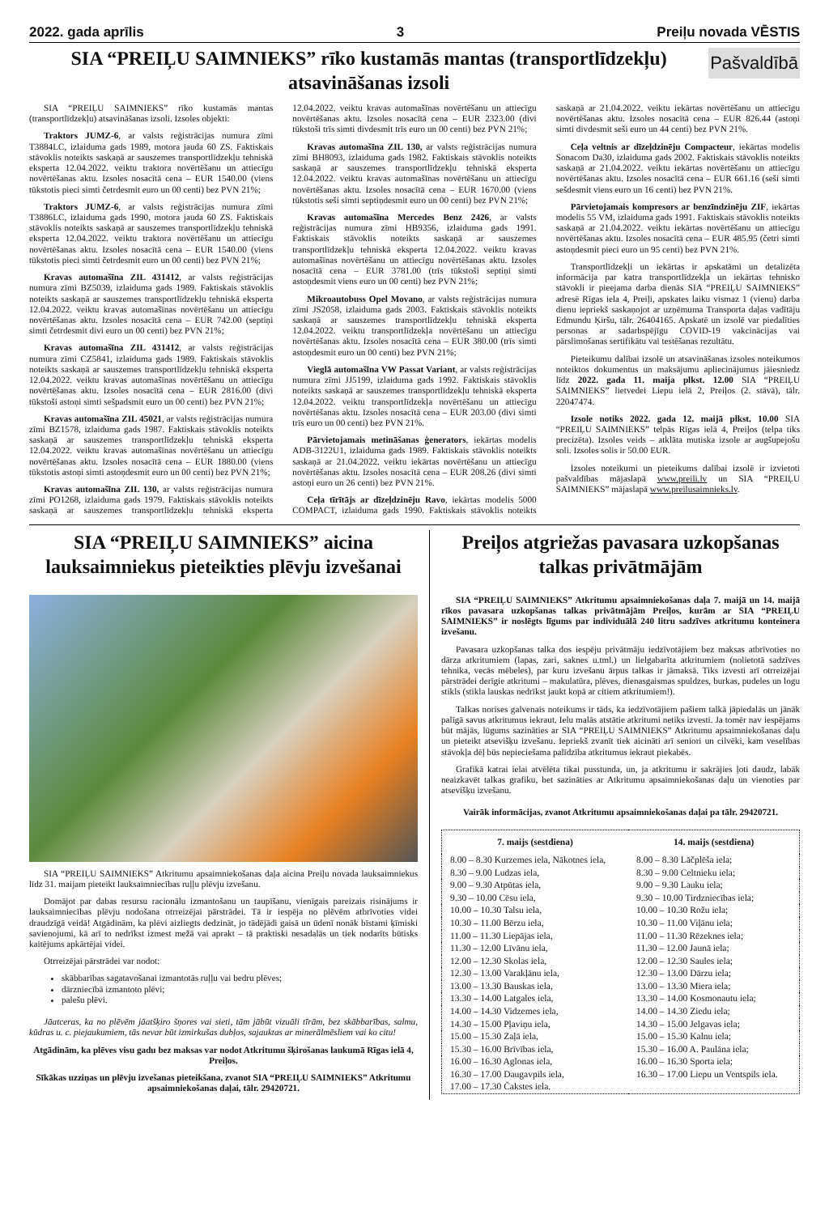2022. gada aprīlis 3 Preiļu novada VĒSTIS
SIA “PREIĻU SAIMNIEKS” rīko kustamās mantas (transportlīdzekļu) atsavināšanas izsoli
Pašvaldībā
SIA “PREIĻU SAIMNIEKS” rīko kustamās mantas (transportlīdzekļu) atsavināšanas izsoli. Izsoles objekti:
Traktors JUMZ-6, ar valsts reģistrācijas numura zīmi T3884LC, izlaiduma gads 1989, motora jauda 60 ZS. Faktiskais stāvoklis noteikts saskaņā ar sauszemes transportlīdzekļu tehniskā eksperta 12.04.2022. veiktu traktora novērtēšanu un attiecīgu novērtēšanas aktu. Izsoles nosacītā cena – EUR 1540.00 (viens tūkstotis pieci simti četrdesmit euro un 00 centi) bez PVN 21%;
Traktors JUMZ-6, ar valsts reģistrācijas numura zīmi T3886LC, izlaiduma gads 1990, motora jauda 60 ZS. Faktiskais stāvoklis noteikts saskaņā ar sauszemes transportlīdzekļu tehniskā eksperta 12.04.2022. veiktu traktora novērtēšanu un attiecīgu novērtēšanas aktu. Izsoles nosacītā cena – EUR 1540.00 (viens tūkstotis pieci simti četrdesmit euro un 00 centi) bez PVN 21%;
Kravas automašīna ZIL 431412, ar valsts reģistrācijas numura zīmi BZ5039, izlaiduma gads 1989. Faktiskais stāvoklis noteikts saskaņā ar sauszemes transportlīdzekļu tehniskā eksperta 12.04.2022. veiktu kravas automašīnas novērtēšanu un attiecīgu novērtēšanas aktu. Izsoles nosacītā cena – EUR 742.00 (septiņi simti četrdesmit divi euro un 00 centi) bez PVN 21%;
Kravas automašīna ZIL 431412, ar valsts reģistrācijas numura zīmi CZ5841, izlaiduma gads 1989. Faktiskais stāvoklis noteikts saskaņā ar sauszemes transportlīdzekļu tehniskā eksperta 12.04.2022. veiktu kravas automašīnas novērtēšanu un attiecīgu novērtēšanas aktu. Izsoles nosacītā cena – EUR 2816.00 (divi tūkstoši astoņi simti sešpadsmit euro un 00 centi) bez PVN 21%;
Kravas automašīna ZIL 45021, ar valsts reģistrācijas numura zīmi BZ1578, izlaiduma gads 1987. Faktiskais stāvoklis noteikts saskaņā ar sauszemes transportlīdzekļu tehniskā eksperta 12.04.2022. veiktu kravas automašīnas novērtēšanu un attiecīgu novērtēšanas aktu. Izsoles nosacītā cena – EUR 1880.00 (viens tūkstotis astoņi simti astoņdesmit euro un 00 centi) bez PVN 21%;
Kravas automašīna ZIL 130, ar valsts reģistrācijas numura zīmi PO1268, izlaiduma gads 1979. Faktiskais stāvoklis noteikts saskaņā ar sauszemes transportlīdzekļu tehniskā eksperta 12.04.2022. veiktu kravas automašīnas novērtēšanu un attiecīgu novērtēšanas aktu. Izsoles nosacītā cena – EUR 2323.00 (divi tūkstoši trīs simti divdesmit trīs euro un 00 centi) bez PVN 21%;
Kravas automašīna ZIL 130, ar valsts reģistrācijas numura zīmi BH8093, izlaiduma gads 1982. Faktiskais stāvoklis noteikts saskaņā ar sauszemes transportlīdzekļu tehniskā eksperta 12.04.2022. veiktu kravas automašīnas novērtēšanu un attiecīgu novērtēšanas aktu. Izsoles nosacītā cena – EUR 1670.00 (viens tūkstotis seši simti septiņdesmit euro un 00 centi) bez PVN 21%;
Kravas automašīna Mercedes Benz 2426, ar valsts reģistrācijas numura zīmi HB9356, izlaiduma gads 1991. Faktiskais stāvoklis noteikts saskaņā ar sauszemes transportlīdzekļu tehniskā eksperta 12.04.2022. veiktu kravas automašīnas novērtēšanu un attiecīgu novērtēšanas aktu. Izsoles nosacītā cena – EUR 3781.00 (trīs tūkstoši septiņi simti astoņdesmit viens euro un 00 centi) bez PVN 21%;
Mikroautobuss Opel Movano, ar valsts reģistrācijas numura zīmi JS2058, izlaiduma gads 2003. Faktiskais stāvoklis noteikts saskaņā ar sauszemes transportlīdzekļu tehniskā eksperta 12.04.2022. veiktu transportlīdzekļa novērtēšanu un attiecīgu novērtēšanas aktu. Izsoles nosacītā cena – EUR 380.00 (trīs simti astoņdesmit euro un 00 centi) bez PVN 21%;
Vieglā automašīna VW Passat Variant, ar valsts reģistrācijas numura zīmi JJ5199, izlaiduma gads 1992. Faktiskais stāvoklis noteikts saskaņā ar sauszemes transportlīdzekļu tehniskā eksperta 12.04.2022. veiktu transportlīdzekļa novērtēšanu un attiecīgu novērtēšanas aktu. Izsoles nosacītā cena – EUR 203.00 (divi simti trīs euro un 00 centi) bez PVN 21%.
Pārvietojamais metināšanas ģenerators, iekārtas modelis ADB-3122U1, izlaiduma gads 1989. Faktiskais stāvoklis noteikts saskaņā ar 21.04.2022. veiktu iekārtas novērtēšanu un attiecīgu novērtēšanas aktu. Izsoles nosacītā cena – EUR 208.26 (divi simti astoņi euro un 26 centi) bez PVN 21%.
Ceļa tīrītājs ar dīzeļdzinēju Ravo, iekārtas modelis 5000 COMPACT, izlaiduma gads 1990. Faktiskais stāvoklis noteikts saskaņā ar 21.04.2022. veiktu iekārtas novērtēšanu un attiecīgu novērtēšanas aktu. Izsoles nosacītā cena – EUR 826.44 (astoņi simti divdesmit seši euro un 44 centi) bez PVN 21%.
Ceļa veltnis ar dīzeļdzinēju Compacteur, iekārtas modelis Sonacom Da30, izlaiduma gads 2002. Faktiskais stāvoklis noteikts saskaņā ar 21.04.2022. veiktu iekārtas novērtēšanu un attiecīgu novērtēšanas aktu. Izsoles nosacītā cena – EUR 661.16 (seši simti sešdesmit viens euro un 16 centi) bez PVN 21%.
Pārvietojamais kompresors ar benzīndzinēju ZIF, iekārtas modelis 55 VM, izlaiduma gads 1991. Faktiskais stāvoklis noteikts saskaņā ar 21.04.2022. veiktu iekārtas novērtēšanu un attiecīgu novērtēšanas aktu. Izsoles nosacītā cena – EUR 485.95 (četri simti astoņdesmit pieci euro un 95 centi) bez PVN 21%.
Transportlīdzekļi un iekārtas ir apskatāmi un detalizēta informācija par katra transportlīdzekļa un iekārtas tehnisko stāvokli ir pieejama darba dienās SIA “PREIĻU SAIMNIEKS” adresē Rīgas iela 4, Preiļi, apskates laiku vismaz 1 (vienu) darba dienu iepriekš saskaņojot ar uzņēmuma Transporta daļas vadītāju Edmundu Ķiršu, tālr. 26404165. Apskatē un izsolē var piedalīties personas ar sadarbspējīgu COVID-19 vakcinācijas vai pārslimošanas sertifikātu vai testēšanas rezultātu.
Pieteikumu dalībai izsolē un atsavināšanas izsoles noteikumos noteiktos dokumentus un maksājumu apliecinājumus jāiesniedz līdz 2022. gada 11. maija plkst. 12.00 SIA “PREIĻU SAIMNIEKS” lietvedei Liepu ielā 2, Preiļos (2. stāvā), tālr. 22047474.
Izsole notiks 2022. gada 12. maijā plkst. 10.00 SIA “PREIĻU SAIMNIEKS” telpās Rīgas ielā 4, Preiļos (telpa tiks precizēta). Izsoles veids – atklāta mutiska izsole ar augšupejošu soli. Izsoles solis ir 50.00 EUR.
Izsoles noteikumi un pieteikums dalībai izsolē ir izvietoti pašvaldības mājaslapā www.preili.lv un SIA “PREIĻU SAIMNIEKS” mājaslapā www.preilusaimnieks.lv.
SIA “PREIĻU SAIMNIEKS” aicina lauksaimniekus pieteikties plēvju izvešanai
SIA “PREIĻU SAIMNIEKS” Atkritumu apsaimniekošanas daļa aicina Preiļu novada lauksaimniekus līdz 31. maijam pieteikt lauksaimniecības ruļļu plēvju izvešanu.
Domājot par dabas resursu racionālu izmantošanu un taupīšanu, vienīgais pareizais risinājums ir lauksaimniecības plēvju nodošana otrreizējai pārstrādei. Tā ir iespēja no plēvēm atbrīvoties videi draudzīgā veidā! Atgādinām, ka plēvi aizliegts dedzināt, jo tādējādi gaisā un ūdenī nonāk bīstami ķīmiski savienojumi, kā arī to nedrīkst izmest mežā vai aprakt – tā praktiski nesadalās un tiek nodarīts būtisks kaitējums apkārtējai videi.
Otrreizējai pārstrādei var nodot:
skābbarības sagatavošanai izmantotās ruļļu vai bedru plēves;
dārzniecībā izmantoto plēvi;
palešu plēvi.
Jāatceras, ka no plēvēm jāatšķiro šņores vai sieti, tām jābūt vizuāli tīrām, bez skābbarības, salmu, kūdras u. c. piejaukumiem, tās nevar būt izmirkušas dubļos, sajauktas ar minerālmēsliem vai ko citu!
Atgādinām, ka plēves visu gadu bez maksas var nodot Atkritumu šķirošanas laukumā Rīgas ielā 4, Preiļos.
Sīkākas uzziņas un plēvju izvešanas pieteikšana, zvanot SIA “PREIĻU SAIMNIEKS” Atkritumu apsaimniekošanas daļai, tālr. 29420721.
Preiļos atgriežas pavasara uzkopšanas talkas privātmājām
SIA “PREIĻU SAIMNIEKS” Atkritumu apsaimniekošanas daļa 7. maijā un 14. maijā rīkos pavasara uzkopšanas talkas privātmājām Preiļos, kurām ar SIA “PREIĻU SAIMNIEKS” ir noslēgts līgums par individuālā 240 litru sadzīves atkritumu konteinera izvešanu.
Pavasara uzkopšanas talka dos iespēju privātmāju iedzīvotājiem bez maksas atbrīvoties no dārza atkritumiem (lapas, zari, saknes u.tml.) un lielgabarīta atkritumiem (nolietotā sadzīves tehnika, vecās mēbeles), par kuru izvešanu ārpus talkas ir jāmaksā. Tiks izvesti arī otrreizējai pārstrādei derīgie atkritumi – makulatūra, plēves, dienasgaismas spuldzes, burkas, pudeles un logu stikls (stikla lauskas nedrīkst jaukt kopā ar citiem atkritumiem!).
Talkas norises galvenais noteikums ir tāds, ka iedzīvotājiem pašiem talkā jāpiedalās un jānāk palīgā savus atkritumus iekraut. Ielu malās atstātie atkritumi netiks izvesti. Ja tomēr nav iespējams būt mājās, lūgums sazināties ar SIA “PREIĻU SAIMNIEKS” Atkritumu apsaimniekošanas daļu un pieteikt atsevišķu izvešanu. Iepriekš zvanīt tiek aicināti arī seniori un cilvēki, kam veselības stāvokļa dēļ būs nepieciešama palīdzība atkritumus iekraut piekabēs.
Grafikā katrai ielai atvēlēta tikai pusstunda, un, ja atkritumu ir sakrājies ļoti daudz, labāk neaizkavēt talkas grafiku, bet sazināties ar Atkritumu apsaimniekošanas daļu un vienoties par atsevišķu izvešanu.
Vairāk informācijas, zvanot Atkritumu apsaimniekošanas daļai pa tālr. 29420721.
| 7. maijs (sestdiena) | 14. maijs (sestdiena) |
| --- | --- |
| 8.00 – 8.30 Kurzemes iela, Nākotnes iela, | 8.00 – 8.30 Lāčplēša iela; |
| 8.30 – 9.00 Ludzas iela, | 8.30 – 9.00 Celtnieku iela; |
| 9.00 – 9.30 Atpūtas iela, | 9.00 – 9.30 Lauku iela; |
| 9.30 – 10.00 Cēsu iela, | 9.30 – 10.00 Tirdzniecības iela; |
| 10.00 – 10.30 Talsu iela, | 10.00 – 10.30 Rožu iela; |
| 10.30 – 11.00 Bērzu iela, | 10.30 – 11.00 Viļānu iela; |
| 11.00 – 11.30 Liepājas iela, | 11.00 – 11.30 Rēzeknes iela; |
| 11.30 – 12.00 Līvānu iela, | 11.30 – 12.00 Jaunā iela; |
| 12.00 – 12.30 Skolas iela, | 12.00 – 12.30 Saules iela; |
| 12.30 – 13.00 Varakļānu iela, | 12.30 – 13.00 Dārzu iela; |
| 13.00 – 13.30 Bauskas iela, | 13.00 – 13.30 Miera iela; |
| 13.30 – 14.00 Latgales iela, | 13.30 – 14.00 Kosmonautu iela; |
| 14.00 – 14.30 Vidzemes iela, | 14.00 – 14.30 Ziedu iela; |
| 14.30 – 15.00 Pļaviņu iela, | 14.30 – 15.00 Jelgavas iela; |
| 15.00 – 15.30 Zaļā iela, | 15.00 – 15.30 Kalnu iela; |
| 15.30 – 16.00 Brīvības iela, | 15.30 – 16.00 A. Paulāna iela; |
| 16.00 – 16.30 Aglonas iela, | 16.00 – 16.30 Sporta iela; |
| 16.30 – 17.00 Daugavpils iela, | 16.30 – 17.00 Liepu un Ventspils iela. |
| 17.00 – 17.30 Čakstes iela. | |